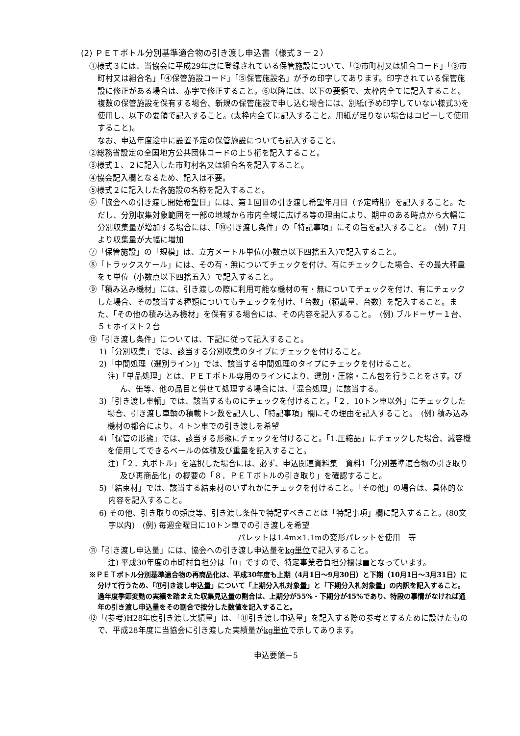(2) ＰＥＴボトル分別基準適合物の引き渡し申込書（様式３－２）
①様式３には、当協会に平成29年度に登録されている保管施設について、「②市町村又は組合コード」「③市町村又は組合名」「④保管施設コード」「⑤保管施設名」が予め印字してあります。印字されている保管施設に修正がある場合は、赤字で修正すること。⑥以降には、以下の要領で、太枠内全てに記入すること。
複数の保管施設を保有する場合、新規の保管施設で申し込む場合には、別紙(予め印字していない様式3)を使用し、以下の要領で記入すること。(太枠内全てに記入すること。用紙が足りない場合はコピーして使用すること)。
なお、申込年度途中に設置予定の保管施設についても記入すること。
②総務省設定の全国地方公共団体コードの上５桁を記入すること。
③様式１、２に記入した市町村名又は組合名を記入すること。
④協会記入欄となるため、記入は不要。
⑤様式２に記入した各施設の名称を記入すること。
⑥「協会への引き渡し開始希望日」には、第１回目の引き渡し希望年月日（予定時期）を記入すること。ただし、分別収集対象範囲を一部の地域から市内全域に広げる等の理由により、期中のある時点から大幅に分別収集量が増加する場合には、「⑩引き渡し条件」の「特記事項」にその旨を記入すること。　(例) ７月より収集量が大幅に増加
⑦「保管施設」の「規模」は、立方メートル単位(小数点以下四捨五入)で記入すること。
⑧「トラックスケール」には、その有・無についてチェックを付け、有にチェックした場合、その最大秤量をｔ単位（小数点以下四捨五入）で記入すること。
⑨「積み込み機材」には、引き渡しの際に利用可能な機材の有・無についてチェックを付け、有にチェックした場合、その該当する種類についてもチェックを付け、「台数」（積載量、台数）を記入すること。また、「その他の積み込み機材」を保有する場合には、その内容を記入すること。　(例) ブルドーザー１台、５ｔホイスト２台
⑩「引き渡し条件」については、下記に従って記入すること。
1)「分別収集」では、該当する分別収集のタイプにチェックを付けること。
2)「中間処理（選別ライン)」では、該当する中間処理のタイプにチェックを付けること。
注)「単品処理」とは、ＰＥＴボトル専用のラインにより、選別・圧縮・こん包を行うことをさす。びん、缶等、他の品目と併せて処理する場合には、「混合処理」に該当する。
3)「引き渡し車輌」では、該当するものにチェックを付けること。「２．10トン車以外」にチェックした場合、引き渡し車輌の積載トン数を記入し、「特記事項」欄にその理由を記入すること。　(例) 積み込み機材の都合により、４トン車での引き渡しを希望
4)「保管の形態」では、該当する形態にチェックを付けること。「1.圧縮品」にチェックした場合、減容機を使用してできるベールの体積及び重量を記入すること。
注)「２．丸ボトル」を選択した場合には、必ず、申込関連資料集　資料1「分別基準適合物の引き取り及び再商品化」の概要の「８．ＰＥＴボトルの引き取り」を確認すること。
5)「結束材」では、該当する結束材のいずれかにチェックを付けること。「その他」の場合は、具体的な内容を記入すること。
6) その他、引き取りの頻度等、引き渡し条件で特記すべきことは「特記事項」欄に記入すること。(80文字以内)　(例) 毎週金曜日に10トン車での引き渡しを希望
パレットは1.4m×1.1mの変形パレットを使用　等
⑪「引き渡し申込量」には、協会への引き渡し申込量をkg単位で記入すること。
注) 平成30年度の市町村負担分は「0」ですので、特定事業者負担分欄は■となっています。
※ＰＥＴボトル分別基準適合物の再商品化は、平成30年度も上期（4月1日～9月30日）と下期（10月1日～3月31日）に分けて行うため、「⑪引き渡し申込量」について「上期分入札対象量」と「下期分入札対象量」の内訳を記入すること。過年度季節変動の実績を踏まえた収集見込量の割合は、上期分が55%・下期分が45%であり、特段の事情がなければ通年の引き渡し申込量をその割合で按分した数値を記入すること。
⑫「(参考)H28年度引き渡し実績量」は、「⑪引き渡し申込量」を記入する際の参考とするために設けたもので、平成28年度に当協会に引き渡した実績量がkg単位で示してあります。
申込要領－5